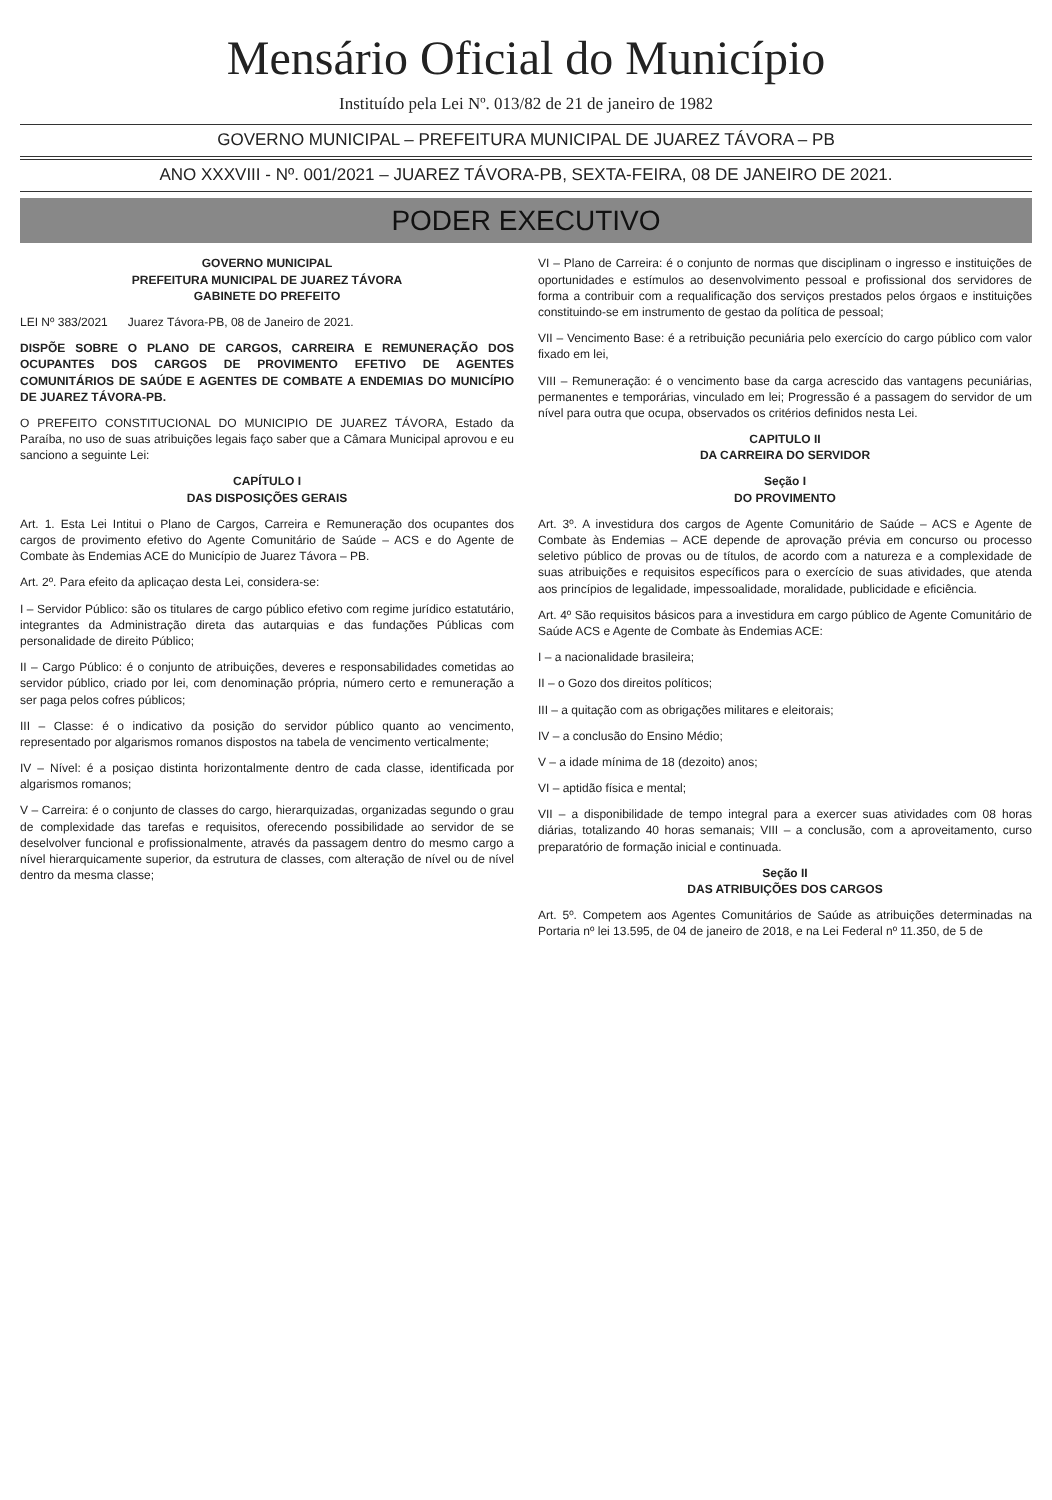Mensário Oficial do Município
Instituído pela Lei Nº. 013/82 de 21 de janeiro de 1982
GOVERNO MUNICIPAL – PREFEITURA MUNICIPAL DE JUAREZ TÁVORA – PB
ANO XXXVIII - Nº. 001/2021 – JUAREZ TÁVORA-PB, SEXTA-FEIRA, 08 DE JANEIRO DE 2021.
PODER EXECUTIVO
GOVERNO MUNICIPAL
PREFEITURA MUNICIPAL DE JUAREZ TÁVORA
GABINETE DO PREFEITO
LEI Nº 383/2021 Juarez Távora-PB, 08 de Janeiro de 2021.
DISPÕE SOBRE O PLANO DE CARGOS, CARREIRA E REMUNERAÇÃO DOS OCUPANTES DOS CARGOS DE PROVIMENTO EFETIVO DE AGENTES COMUNITÁRIOS DE SAÚDE E AGENTES DE COMBATE A ENDEMIAS DO MUNICÍPIO DE JUAREZ TÁVORA-PB.
O PREFEITO CONSTITUCIONAL DO MUNICIPIO DE JUAREZ TÁVORA, Estado da Paraíba, no uso de suas atribuições legais faço saber que a Câmara Municipal aprovou e eu sanciono a seguinte Lei:
CAPÍTULO I
DAS DISPOSIÇÕES GERAIS
Art. 1. Esta Lei Intitui o Plano de Cargos, Carreira e Remuneração dos ocupantes dos cargos de provimento efetivo do Agente Comunitário de Saúde – ACS e do Agente de Combate às Endemias ACE do Município de Juarez Távora – PB.
Art. 2º. Para efeito da aplicaçao desta Lei, considera-se:
I – Servidor Público: são os titulares de cargo público efetivo com regime jurídico estatutário, integrantes da Administração direta das autarquias e das fundações Públicas com personalidade de direito Público;
II – Cargo Público: é o conjunto de atribuições, deveres e responsabilidades cometidas ao servidor público, criado por lei, com denominação própria, número certo e remuneração a ser paga pelos cofres públicos;
III – Classe: é o indicativo da posição do servidor público quanto ao vencimento, representado por algarismos romanos dispostos na tabela de vencimento verticalmente;
IV – Nível: é a posiçao distinta horizontalmente dentro de cada classe, identificada por algarismos romanos;
V – Carreira: é o conjunto de classes do cargo, hierarquizadas, organizadas segundo o grau de complexidade das tarefas e requisitos, oferecendo possibilidade ao servidor de se deselvolver funcional e profissionalmente, através da passagem dentro do mesmo cargo a nível hierarquicamente superior, da estrutura de classes, com alteração de nível ou de nível dentro da mesma classe;
VI – Plano de Carreira: é o conjunto de normas que disciplinam o ingresso e instituições de oportunidades e estímulos ao desenvolvimento pessoal e profissional dos servidores de forma a contribuir com a requalificação dos serviços prestados pelos órgaos e instituições constituindo-se em instrumento de gestao da política de pessoal;
VII – Vencimento Base: é a retribuição pecuniária pelo exercício do cargo público com valor fixado em lei,
VIII – Remuneração: é o vencimento base da carga acrescido das vantagens pecuniárias, permanentes e temporárias, vinculado em lei; Progressão é a passagem do servidor de um nível para outra que ocupa, observados os critérios definidos nesta Lei.
CAPITULO II
DA CARREIRA DO SERVIDOR
Seção I
DO PROVIMENTO
Art. 3º. A investidura dos cargos de Agente Comunitário de Saúde – ACS e Agente de Combate às Endemias – ACE depende de aprovação prévia em concurso ou processo seletivo público de provas ou de títulos, de acordo com a natureza e a complexidade de suas atribuições e requisitos específicos para o exercício de suas atividades, que atenda aos princípios de legalidade, impessoalidade, moralidade, publicidade e eficiência.
Art. 4º São requisitos básicos para a investidura em cargo público de Agente Comunitário de Saúde ACS e Agente de Combate às Endemias ACE:
I – a nacionalidade brasileira;
II – o Gozo dos direitos políticos;
III – a quitação com as obrigações militares e eleitorais;
IV – a conclusão do Ensino Médio;
V – a idade mínima de 18 (dezoito) anos;
VI – aptidão física e mental;
VII – a disponibilidade de tempo integral para a exercer suas atividades com 08 horas diárias, totalizando 40 horas semanais; VIII – a conclusão, com a aproveitamento, curso preparatório de formação inicial e continuada.
Seção II
DAS ATRIBUIÇÕES DOS CARGOS
Art. 5º. Competem aos Agentes Comunitários de Saúde as atribuições determinadas na Portaria nº lei 13.595, de 04 de janeiro de 2018, e na Lei Federal nº 11.350, de 5 de